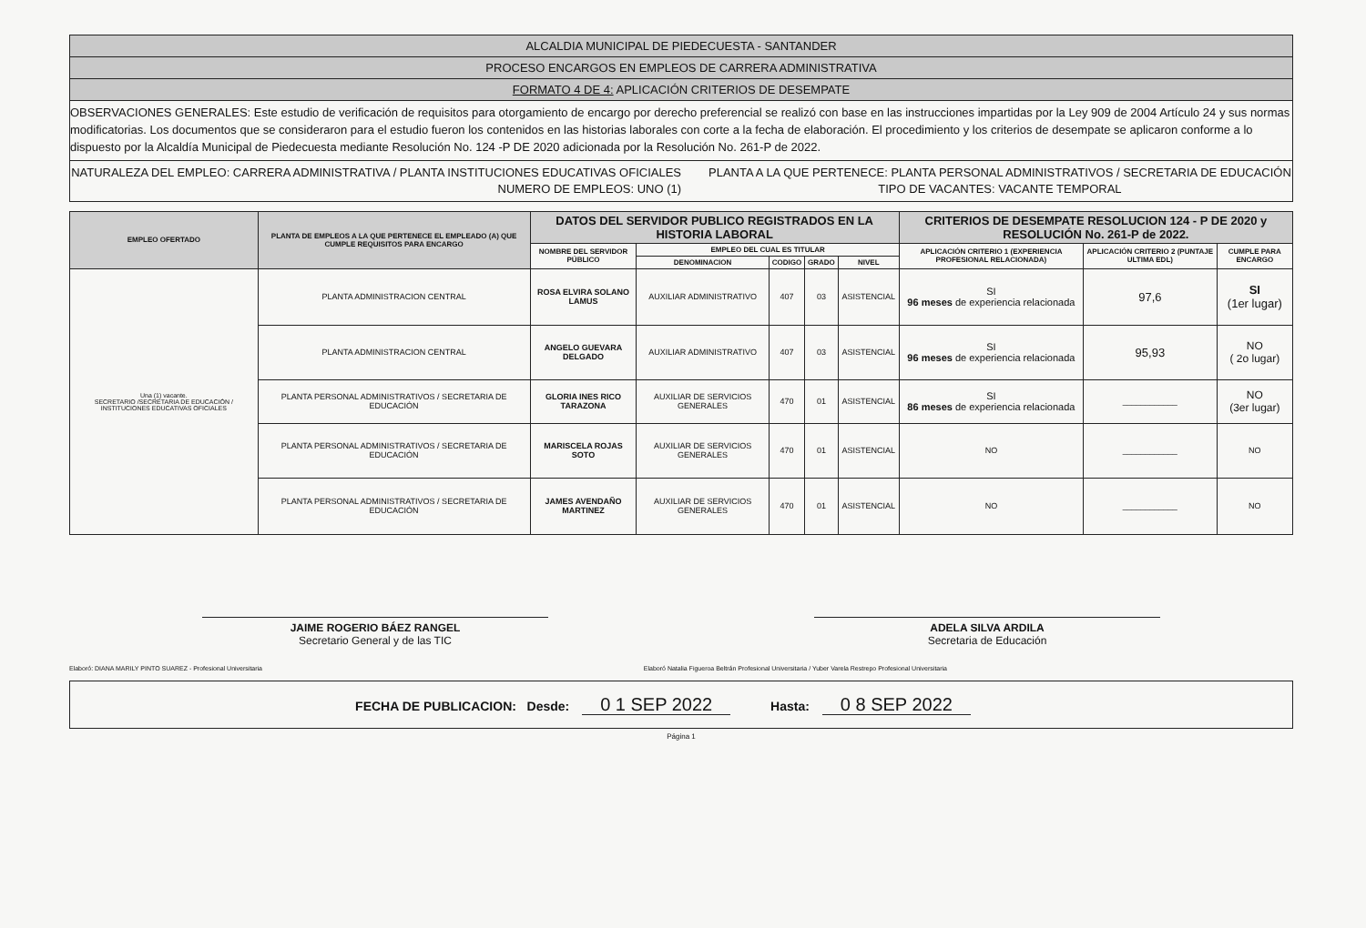ALCALDIA MUNICIPAL DE PIEDECUESTA - SANTANDER
PROCESO ENCARGOS EN EMPLEOS DE CARRERA ADMINISTRATIVA
FORMATO 4 DE 4: APLICACIÓN CRITERIOS DE DESEMPATE
OBSERVACIONES GENERALES: Este estudio de verificación de requisitos para otorgamiento de encargo por derecho preferencial se realizó con base en las instrucciones impartidas por la Ley 909 de 2004 Artículo 24 y sus normas modificatorias. Los documentos que se consideraron para el estudio fueron los contenidos en las historias laborales con corte a la fecha de elaboración. El procedimiento y los criterios de desempate se aplicaron conforme a lo dispuesto por la Alcaldía Municipal de Piedecuesta mediante Resolución No. 124 -P DE 2020 adicionada por la Resolución No. 261-P de 2022.
NATURALEZA DEL EMPLEO: CARRERA ADMINISTRATIVA / PLANTA INSTITUCIONES EDUCATIVAS OFICIALES
NUMERO DE EMPLEOS: UNO (1)
PLANTA A LA QUE PERTENECE: PLANTA PERSONAL ADMINISTRATIVOS / SECRETARIA DE EDUCACIÓN
TIPO DE VACANTES: VACANTE TEMPORAL
| EMPLEO OFERTADO | PLANTA DE EMPLEOS A LA QUE PERTENECE EL EMPLEADO (A) QUE CUMPLE REQUISITOS PARA ENCARGO | DATOS DEL SERVIDOR PUBLICO REGISTRADOS EN LA HISTORIA LABORAL | | | | | CRITERIOS DE DESEMPATE RESOLUCION 124 - P DE 2020 y RESOLUCIÓN No. 261-P de 2022. | | |
| --- | --- | --- | --- | --- | --- | --- | --- | --- | --- |
| | | NOMBRE DEL SERVIDOR PÚBLICO | EMPLEO DEL CUAL ES TITULAR | | | | APLICACIÓN CRITERIO 1 (EXPERIENCIA PROFESIONAL RELACIONADA) | APLICACIÓN CRITERIO 2 (PUNTAJE ULTIMA EDL) | CUMPLE PARA ENCARGO |
| | | | DENOMINACION | CODIGO | GRADO | NIVEL | | | |
| Una (1) vacante. SECRETARIO /SECRETARIA DE EDUCACIÓN / INSTITUCIONES EDUCATIVAS OFICIALES | PLANTA ADMINISTRACION CENTRAL | ROSA ELVIRA SOLANO LAMUS | AUXILIAR ADMINISTRATIVO | 407 | 03 | ASISTENCIAL | SI 96 meses de experiencia relacionada | 97,6 | SI (1er lugar) |
| | PLANTA ADMINISTRACION CENTRAL | ANGELO GUEVARA DELGADO | AUXILIAR ADMINISTRATIVO | 407 | 03 | ASISTENCIAL | SI 96 meses de experiencia relacionada | 95,93 | NO ( 2o lugar) |
| | PLANTA PERSONAL ADMINISTRATIVOS / SECRETARIA DE EDUCACIÓN | GLORIA INES RICO TARAZONA | AUXILIAR DE SERVICIOS GENERALES | 470 | 01 | ASISTENCIAL | SI 86 meses de experiencia relacionada | ____________ | NO (3er lugar) |
| | PLANTA PERSONAL ADMINISTRATIVOS / SECRETARIA DE EDUCACIÓN | MARISCELA ROJAS SOTO | AUXILIAR DE SERVICIOS GENERALES | 470 | 01 | ASISTENCIAL | NO | ____________ | NO |
| | PLANTA PERSONAL ADMINISTRATIVOS / SECRETARIA DE EDUCACIÓN | JAMES AVENDAÑO MARTINEZ | AUXILIAR DE SERVICIOS GENERALES | 470 | 01 | ASISTENCIAL | NO | ____________ | NO |
JAIME ROGERIO BÁEZ RANGEL
Secretario General y de las TIC
ADELA SILVA ARDILA
Secretaria de Educación
Elaboró: DIANA MARILY PINTO SUAREZ - Profesional Universitaria Elaboró Natalia Figueroa Beltrán Profesional Universitaria / Yuber Varela Restrepo Profesional Universitaria
FECHA DE PUBLICACION: Desde: 0 1 SEP 2022 Hasta: 0 8 SEP 2022
Página 1